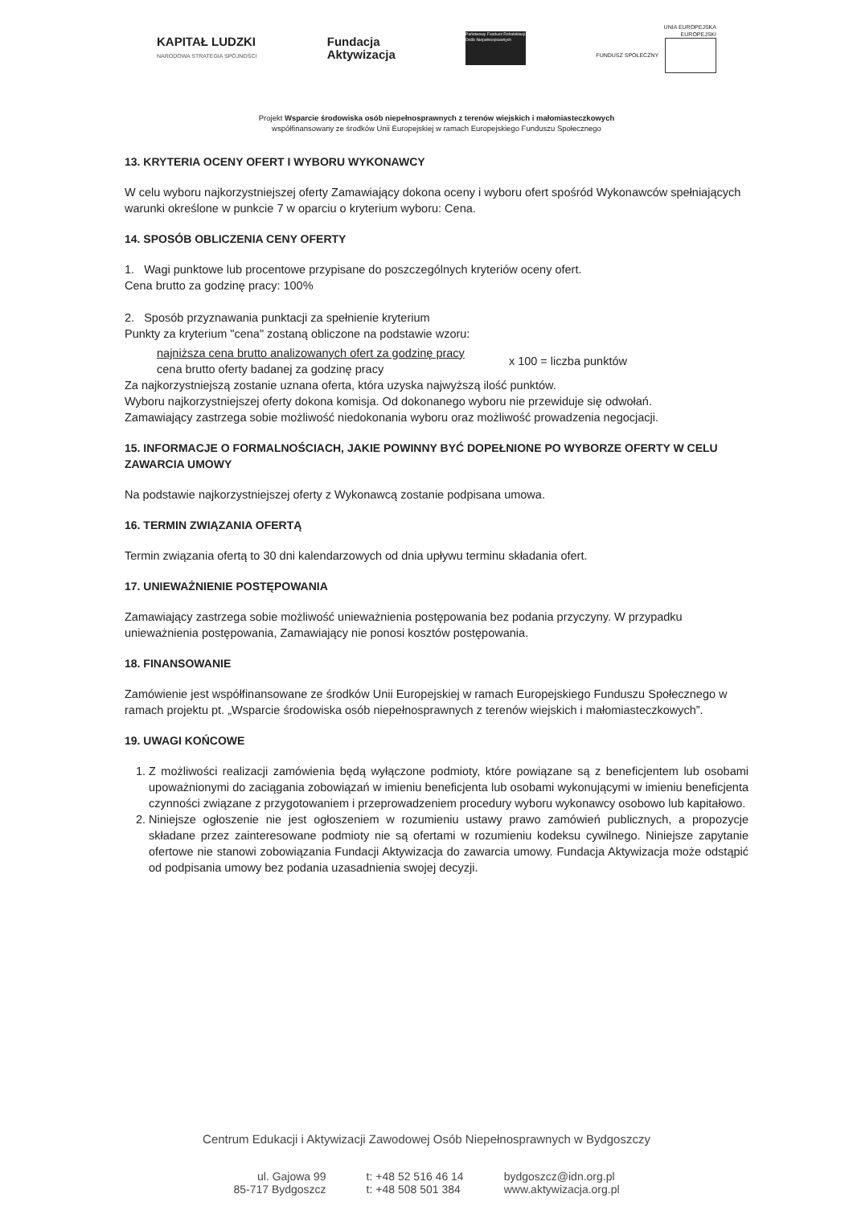KAPITAŁ LUDZKI
NARODOWA STRATEGIA SPÓJNOŚCI
Fundacja
Aktywizacja
Państwowy Fundusz Rehabilitacji Osób Niepełnosprawnych
UNIA EUROPEJSKA
EUROPEJSKI
FUNDUSZ SPOŁECZNY
Projekt Wsparcie środowiska osób niepełnosprawnych z terenów wiejskich i małomiasteczkowych
współfinansowany ze środków Unii Europejskiej w ramach Europejskiego Funduszu Społecznego
13. KRYTERIA OCENY OFERT I WYBORU WYKONAWCY
W celu wyboru najkorzystniejszej oferty Zamawiający dokona oceny i wyboru ofert spośród Wykonawców spełniających warunki określone w punkcie 7 w oparciu o kryterium wyboru: Cena.
14. SPOSÓB OBLICZENIA CENY OFERTY
1. Wagi punktowe lub procentowe przypisane do poszczególnych kryteriów oceny ofert.
Cena brutto za godzinę pracy: 100%
2. Sposób przyznawania punktacji za spełnienie kryterium
Punkty za kryterium "cena" zostaną obliczone na podstawie wzoru:
najniższa cena brutto analizowanych ofert za godzinę pracy
cena brutto oferty badanej za godzinę pracy
x 100 = liczba punktów
Za najkorzystniejszą zostanie uznana oferta, która uzyska najwyższą ilość punktów.
Wyboru najkorzystniejszej oferty dokona komisja. Od dokonanego wyboru nie przewiduje się odwołań.
Zamawiający zastrzega sobie możliwość niedokonania wyboru oraz możliwość prowadzenia negocjacji.
15. INFORMACJE O FORMALNOŚCIACH, JAKIE POWINNY BYĆ DOPEŁNIONE PO WYBORZE OFERTY W CELU ZAWARCIA UMOWY
Na podstawie najkorzystniejszej oferty z Wykonawcą zostanie podpisana umowa.
16. TERMIN ZWIĄZANIA OFERTĄ
Termin związania ofertą to 30 dni kalendarzowych od dnia upływu terminu składania ofert.
17. UNIEWAŻNIENIE POSTĘPOWANIA
Zamawiający zastrzega sobie możliwość unieważnienia postępowania bez podania przyczyny. W przypadku unieważnienia postępowania, Zamawiający nie ponosi kosztów postępowania.
18. FINANSOWANIE
Zamówienie jest współfinansowane ze środków Unii Europejskiej w ramach Europejskiego Funduszu Społecznego w ramach projektu pt. „Wsparcie środowiska osób niepełnosprawnych z terenów wiejskich i małomiasteczkowych”.
19. UWAGI KOŃCOWE
1. Z możliwości realizacji zamówienia będą wyłączone podmioty, które powiązane są z beneficjentem lub osobami upoważnionymi do zaciągania zobowiązań w imieniu beneficjenta lub osobami wykonującymi w imieniu beneficjenta czynności związane z przygotowaniem i przeprowadzeniem procedury wyboru wykonawcy osobowo lub kapitałowo.
2. Niniejsze ogłoszenie nie jest ogłoszeniem w rozumieniu ustawy prawo zamówień publicznych, a propozycje składane przez zainteresowane podmioty nie są ofertami w rozumieniu kodeksu cywilnego. Niniejsze zapytanie ofertowe nie stanowi zobowiązania Fundacji Aktywizacja do zawarcia umowy. Fundacja Aktywizacja może odstąpić od podpisania umowy bez podania uzasadnienia swojej decyzji.
Centrum Edukacji i Aktywizacji Zawodowej Osób Niepełnosprawnych w Bydgoszczy
ul. Gajowa 99
85-717 Bydgoszcz
t: +48 52 516 46 14
t: +48 508 501 384
bydgoszcz@idn.org.pl
www.aktywizacja.org.pl